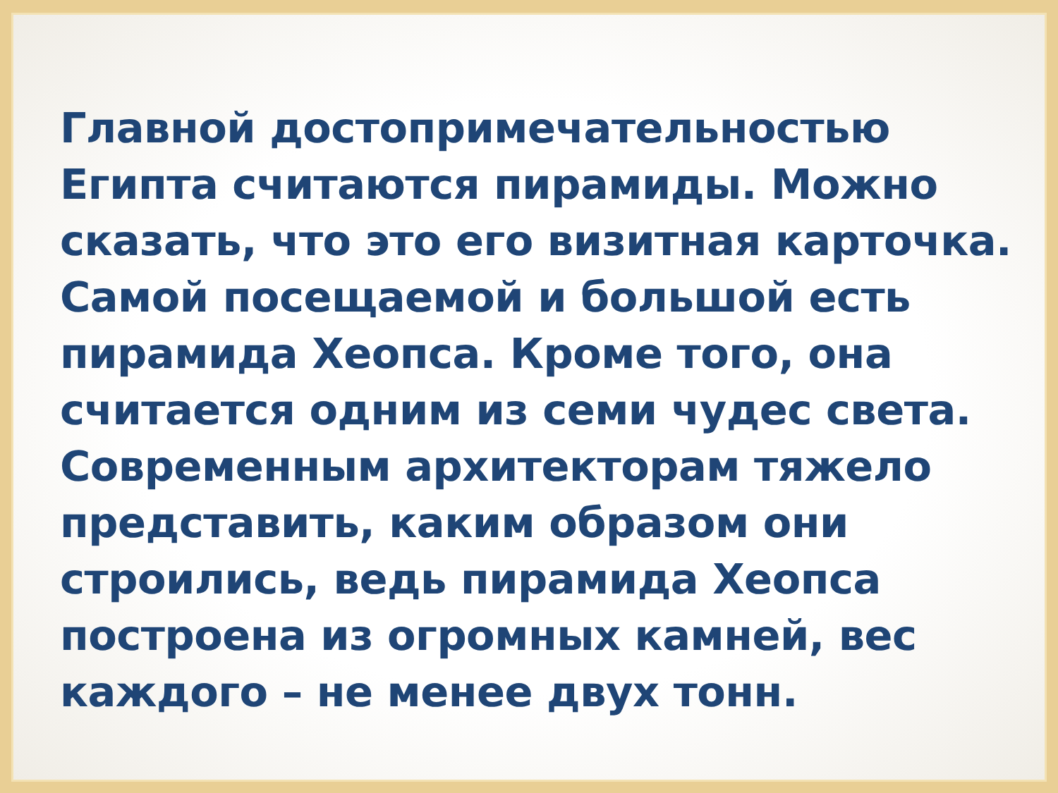Главной достопримечательностью Египта считаются пирамиды. Можно сказать, что это его визитная карточка. Самой посещаемой и большой есть пирамида Хеопса. Кроме того, она считается одним из семи чудес света. Современным архитекторам тяжело представить, каким образом они строились, ведь пирамида Хеопса построена из огромных камней, вес каждого – не менее двух тонн.